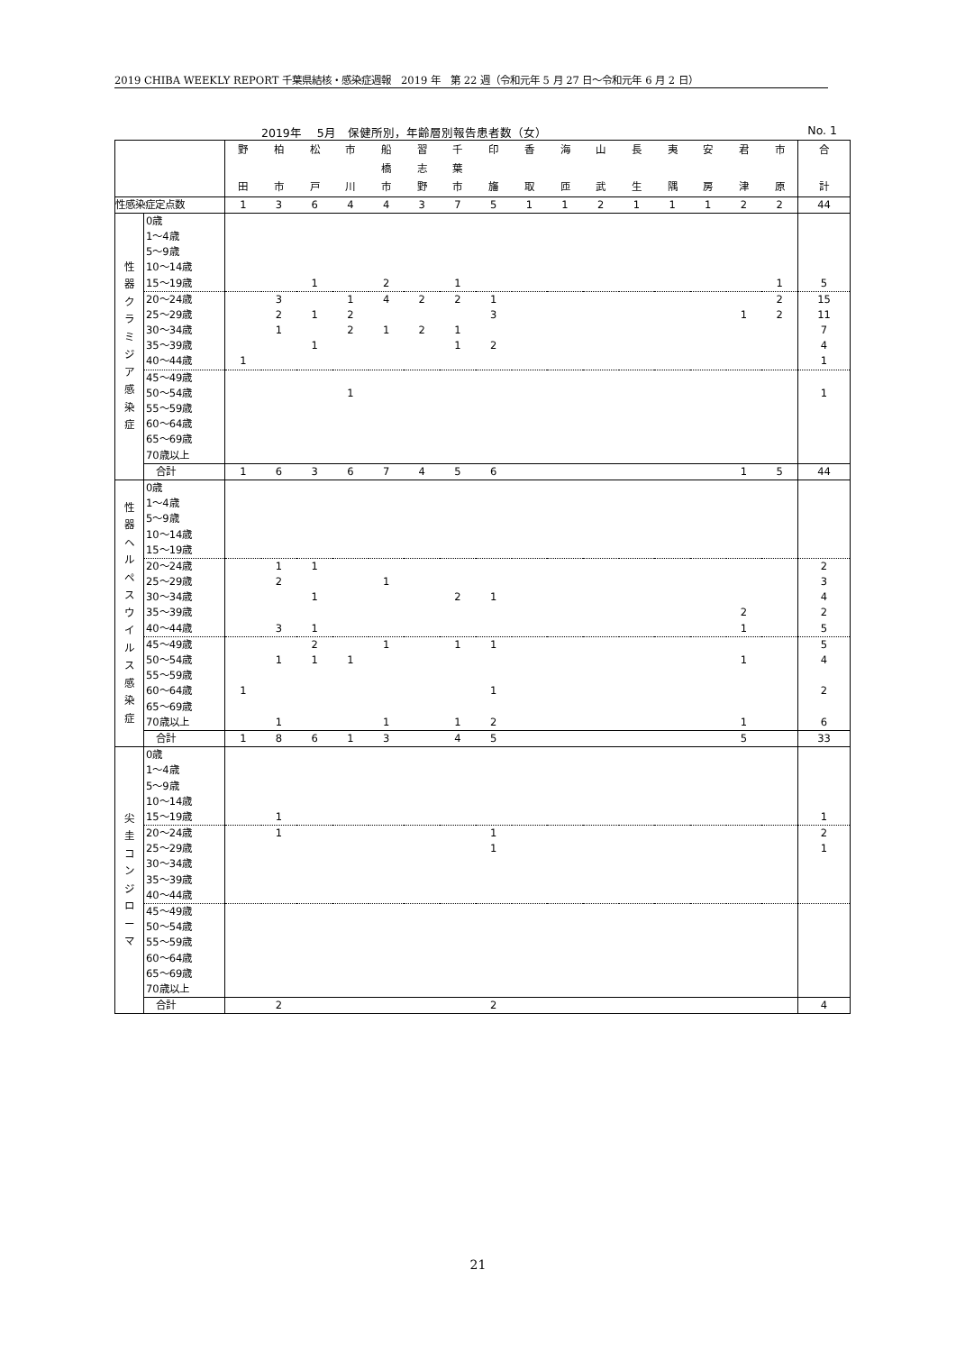2019 CHIBA WEEKLY REPORT 千葉県結核・感染症週報　2019 年　第 22 週（令和元年 5 月 27 日～令和元年 6 月 2 日）
2019年　 5月　保健所別，年齢層別報告患者数（女） No. 1
| | | 野 田 | 柏 市 | 松 戸 | 市 川 | 船 橋 市 | 習 志 野 | 千 葉 市 | 印 旛 | 香 取 | 海 匝 | 山 武 | 長 生 | 夷 隅 | 安 房 | 君 津 | 市 原 | 合 計 |
| --- | --- | --- | --- | --- | --- | --- | --- | --- | --- | --- | --- | --- | --- | --- | --- | --- | --- | --- |
| 性感染症定点数 | | 1 | 3 | 6 | 4 | 4 | 3 | 7 | 5 | 1 | 1 | 2 | 1 | 1 | 1 | 2 | 2 | 44 |
| 性 器 ク ラ ミ ジ ア 感 染 症 | 0歳 | | | | | | | | | | | | | | | | | |
| | 1～4歳 | | | | | | | | | | | | | | | | | |
| | 5～9歳 | | | | | | | | | | | | | | | | | |
| | 10～14歳 | | | | | | | | | | | | | | | | | |
| | 15～19歳 | | | 1 | | 2 | | 1 | | | | | | | | | 1 | 5 |
| | 20～24歳 | | 3 | | 1 | 4 | 2 | 2 | 1 | | | | | | | | 2 | 15 |
| | 25～29歳 | | 2 | 1 | 2 | | | | 3 | | | | | | | 1 | 2 | 11 |
| | 30～34歳 | | 1 | | 2 | 1 | 2 | 1 | | | | | | | | | | 7 |
| | 35～39歳 | | | 1 | | | | 1 | 2 | | | | | | | | | 4 |
| | 40～44歳 | 1 | | | | | | | | | | | | | | | | 1 |
| | 45～49歳 | | | | | | | | | | | | | | | | | |
| | 50～54歳 | | | | 1 | | | | | | | | | | | | | 1 |
| | 55～59歳 | | | | | | | | | | | | | | | | | |
| | 60～64歳 | | | | | | | | | | | | | | | | | |
| | 65～69歳 | | | | | | | | | | | | | | | | | |
| | 70歳以上 | | | | | | | | | | | | | | | | | |
| | 合計 | 1 | 6 | 3 | 6 | 7 | 4 | 5 | 6 | | | | | | | 1 | 5 | 44 |
| 性 器 ヘ ル ペ ス ウ イ ル ス 感 染 症 | 0歳 | | | | | | | | | | | | | | | | | |
| | 1～4歳 | | | | | | | | | | | | | | | | | |
| | 5～9歳 | | | | | | | | | | | | | | | | | |
| | 10～14歳 | | | | | | | | | | | | | | | | | |
| | 15～19歳 | | | | | | | | | | | | | | | | | |
| | 20～24歳 | | 1 | 1 | | | | | | | | | | | | | | 2 |
| | 25～29歳 | | 2 | | | 1 | | | | | | | | | | | | 3 |
| | 30～34歳 | | | 1 | | | | 2 | 1 | | | | | | | | | 4 |
| | 35～39歳 | | | | | | | | | | | | | | | 2 | | 2 |
| | 40～44歳 | | 3 | 1 | | | | | | | | | | | | 1 | | 5 |
| | 45～49歳 | | | 2 | | 1 | | 1 | 1 | | | | | | | | | 5 |
| | 50～54歳 | | 1 | 1 | 1 | | | | | | | | | | | 1 | | 4 |
| | 55～59歳 | | | | | | | | | | | | | | | | | |
| | 60～64歳 | 1 | | | | | | | 1 | | | | | | | | | 2 |
| | 65～69歳 | | | | | | | | | | | | | | | | | |
| | 70歳以上 | | 1 | | | 1 | | 1 | 2 | | | | | | | 1 | | 6 |
| | 合計 | 1 | 8 | 6 | 1 | 3 | | 4 | 5 | | | | | | | 5 | | 33 |
| 尖 圭 コ ン ジ ロ ー マ | 0歳 | | | | | | | | | | | | | | | | | |
| | 1～4歳 | | | | | | | | | | | | | | | | | |
| | 5～9歳 | | | | | | | | | | | | | | | | | |
| | 10～14歳 | | | | | | | | | | | | | | | | | |
| | 15～19歳 | | 1 | | | | | | | | | | | | | | | 1 |
| | 20～24歳 | | 1 | | | | | | 1 | | | | | | | | | 2 |
| | 25～29歳 | | | | | | | | 1 | | | | | | | | | 1 |
| | 30～34歳 | | | | | | | | | | | | | | | | | |
| | 35～39歳 | | | | | | | | | | | | | | | | | |
| | 40～44歳 | | | | | | | | | | | | | | | | | |
| | 45～49歳 | | | | | | | | | | | | | | | | | |
| | 50～54歳 | | | | | | | | | | | | | | | | | |
| | 55～59歳 | | | | | | | | | | | | | | | | | |
| | 60～64歳 | | | | | | | | | | | | | | | | | |
| | 65～69歳 | | | | | | | | | | | | | | | | | |
| | 70歳以上 | | | | | | | | | | | | | | | | | |
| | 合計 | | 2 | | | | | | 2 | | | | | | | | | 4 |
21